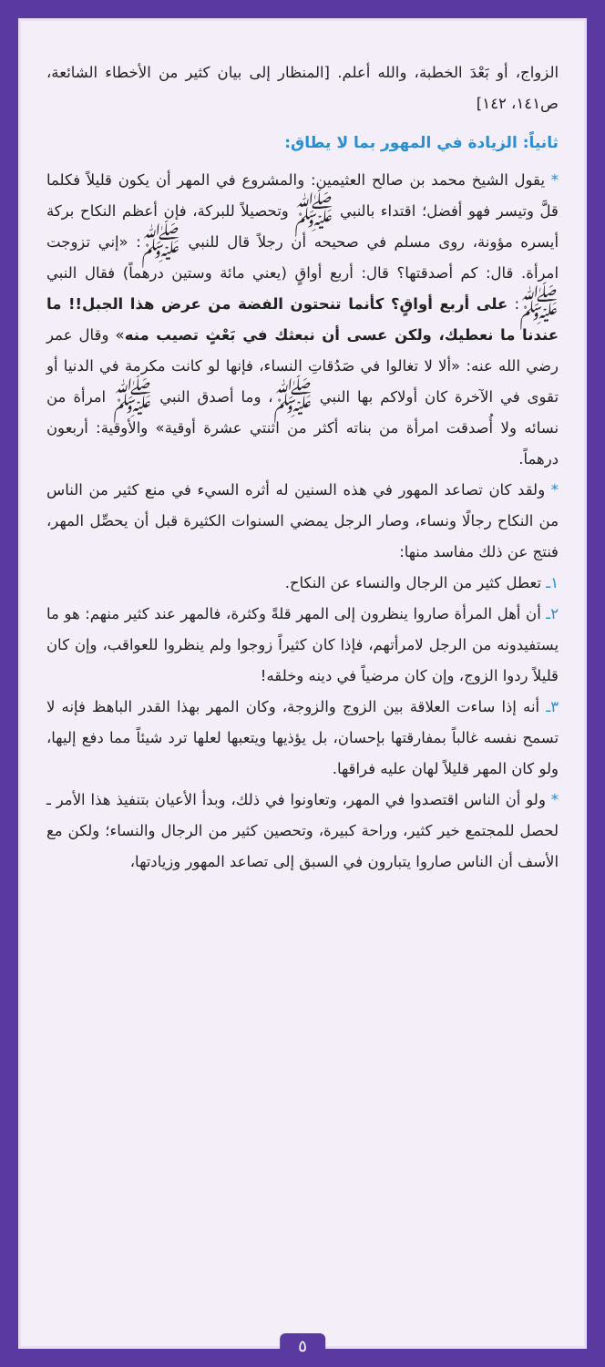الزواج، أو بَعْدَ الخطبة، والله أعلم. [المنظار إلى بيان كثير من الأخطاء الشائعة، ص١٤١، ١٤٢]
ثانياً: الزيادة في المهور بما لا يطاق:
* يقول الشيخ محمد بن صالح العثيمين: والمشروع في المهر أن يكون قليلاً فكلما قلَّ وتيسر فهو أفضل؛ اقتداء بالنبي ﷺ وتحصيلاً للبركة، فإن أعظم النكاح بركة أيسره مؤونة، روى مسلم في صحيحه أن رجلاً قال للنبي ﷺ: «إني تزوجت امرأة. قال: كم أصدقتها؟ قال: أربع أواقٍ (يعني مائة وستين درهماً) فقال النبي ﷺ: على أربع أواقٍ؟ كأنما تنحتون الفضة من عرض هذا الجبل!! ما عندنا ما نعطيك، ولكن عسى أن نبعثك في بَعْثٍ تصيب منه» وقال عمر رضي الله عنه: «ألا لا تغالوا في صَدُقاتِ النساء، فإنها لو كانت مكرمة في الدنيا أو تقوى في الآخرة كان أولاكم بها النبي ﷺ، وما أصدق النبي ﷺ امرأة من نسائه ولا أُصدقت امرأة من بناته أكثر من اثنتي عشرة أوقية» والأوقية: أربعون درهماً.
* ولقد كان تصاعد المهور في هذه السنين له أثره السيء في منع كثير من الناس من النكاح رجالًا ونساء، وصار الرجل يمضي السنوات الكثيرة قبل أن يحصِّل المهر، فنتج عن ذلك مفاسد منها:
١ـ تعطل كثير من الرجال والنساء عن النكاح.
٢ـ أن أهل المرأة صاروا ينظرون إلى المهر قلةً وكثرة، فالمهر عند كثير منهم: هو ما يستفيدونه من الرجل لامرأتهم، فإذا كان كثيراً زوجوا ولم ينظروا للعواقب، وإن كان قليلاً ردوا الزوج، وإن كان مرضياً في دينه وخلقه!
٣ـ أنه إذا ساءت العلاقة بين الزوج والزوجة، وكان المهر بهذا القدر الباهظ فإنه لا تسمح نفسه غالباً بمفارقتها بإحسان، بل يؤذيها ويتعبها لعلها ترد شيئاً مما دفع إليها، ولو كان المهر قليلاً لهان عليه فراقها.
* ولو أن الناس اقتصدوا في المهر، وتعاونوا في ذلك، وبدأ الأعيان بتنفيذ هذا الأمر ـ لحصل للمجتمع خير كثير، وراحة كبيرة، وتحصين كثير من الرجال والنساء؛ ولكن مع الأسف أن الناس صاروا يتبارون في السبق إلى تصاعد المهور وزيادتها،
٥